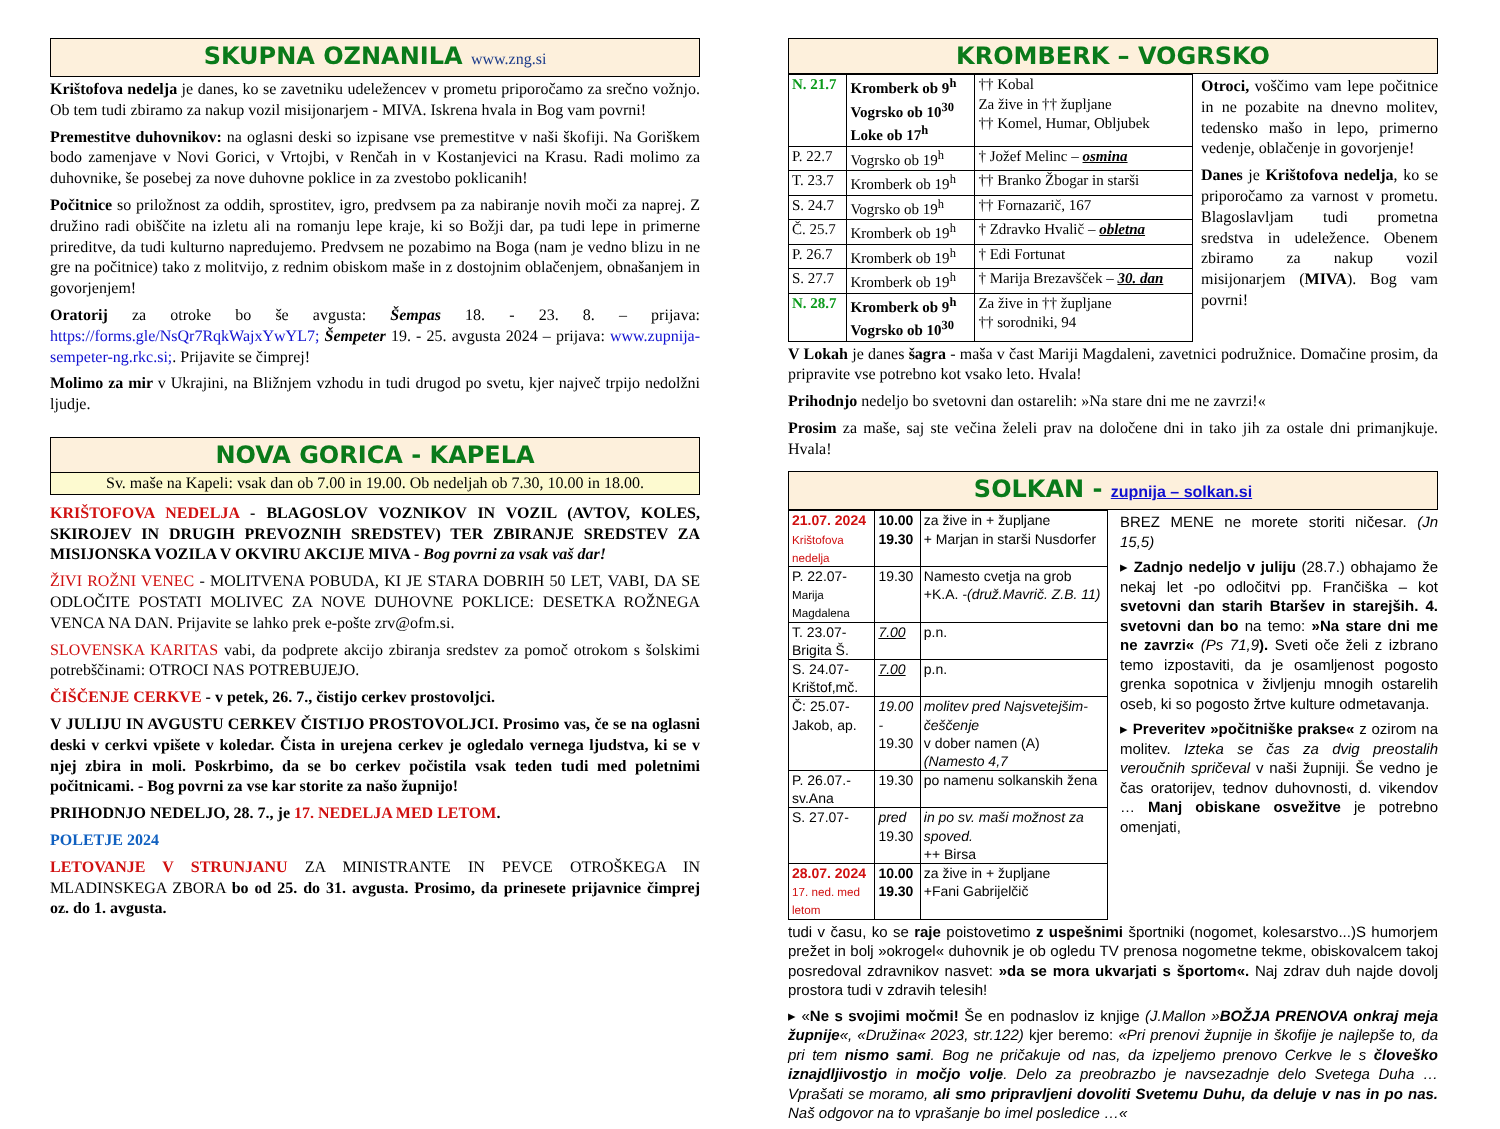SKUPNA OZNANILA www.zng.si
Krištofova nedelja je danes, ko se zavetniku udeležencev v prometu priporočamo za srečno vožnjo. Ob tem tudi zbiramo za nakup vozil misijonarjem - MIVA. Iskrena hvala in Bog vam povrni!
Premestitve duhovnikov: na oglasni deski so izpisane vse premestitve v naši škofiji. Na Goriškem bodo zamenjave v Novi Gorici, v Vrtojbi, v Renčah in v Kostanjevici na Krasu. Radi molimo za duhovnike, še posebej za nove duhovne poklice in za zvestobo poklicanih!
Počitnice so priložnost za oddih, sprostitev, igro, predvsem pa za nabiranje novih moči za naprej. Z družino radi obiščite na izletu ali na romanju lepe kraje, ki so Božji dar, pa tudi lepe in primerne prireditve, da tudi kulturno napredujemo. Predvsem ne pozabimo na Boga (nam je vedno blizu in ne gre na počitnice) tako z molitvijo, z rednim obiskom maše in z dostojnim oblačenjem, obnašanjem in govorjenjem!
Oratorij za otroke bo še avgusta: Šempas 18. - 23. 8. – prijava: https://forms.gle/NsQr7RqkWajxYwYL7; Šempeter 19. - 25. avgusta 2024 – prijava: www.zupnija-sempeter-ng.rkc.si;. Prijavite se čimprej!
Molimo za mir v Ukrajini, na Bližnjem vzhodu in tudi drugod po svetu, kjer največ trpijo nedolžni ljudje.
NOVA GORICA - KAPELA
Sv. maše na Kapeli: vsak dan ob 7.00 in 19.00. Ob nedeljah ob 7.30, 10.00 in 18.00.
KRIŠTOFOVA NEDELJA - BLAGOSLOV VOZNIKOV IN VOZIL (AVTOV, KOLES, SKIROJEV IN DRUGIH PREVOZNIH SREDSTEV) TER ZBIRANJE SREDSTEV ZA MISIJONSKA VOZILA V OKVIRU AKCIJE MIVA - Bog povrni za vsak vaš dar!
ŽIVI ROŽNI VENEC - MOLITVENA POBUDA, KI JE STARA DOBRIH 50 LET, VABI, DA SE ODLOČITE POSTATI MOLIVEC ZA NOVE DUHOVNE POKLICE: DESETKA ROŽNEGA VENCA NA DAN. Prijavite se lahko prek e-pošte zrv@ofm.si.
SLOVENSKA KARITAS vabi, da podprete akcijo zbiranja sredstev za pomoč otrokom s šolskimi potrebščinami: OTROCI NAS POTREBUJEJO.
ČIŠČENJE CERKVE - v petek, 26. 7., čistijo cerkev prostovoljci.
V JULIJU IN AVGUSTU CERKEV ČISTIJO PROSTOVOLJCI. Prosimo vas, če se na oglasni deski v cerkvi vpišete v koledar. Čista in urejena cerkev je ogledalo vernega ljudstva, ki se v njej zbira in moli. Poskrbimo, da se bo cerkev počistila vsak teden tudi med poletnimi počitnicami. - Bog povrni za vse kar storite za našo župnijo!
PRIHODNJO NEDELJO, 28. 7., je 17. NEDELJA MED LETOM.
POLETJE 2024
LETOVANJE V STRUNJANU ZA MINISTRANTE IN PEVCE OTROŠKEGA IN MLADINSKEGA ZBORA bo od 25. do 31. avgusta. Prosimo, da prinesete prijavnice čimprej oz. do 1. avgusta.
KROMBERK – VOGRSKO
| N. 21.7 | Kromberk ob 9<sup>h</sup> Vogrsko ob 10<sup>30</sup> Loke ob 17<sup>h</sup> | †† Kobal Za žive in †† župljane †† Komel, Humar, Obljubek |
| P. 22.7 | Vogrsko ob 19<sup>h</sup> | † Jožef Melinc – osmina |
| T. 23.7 | Kromberk ob 19<sup>h</sup> | †† Branko Žbogar in starši |
| S. 24.7 | Vogrsko ob 19<sup>h</sup> | †† Fornazarič, 167 |
| Č. 25.7 | Kromberk ob 19<sup>h</sup> | † Zdravko Hvalič – obletna |
| P. 26.7 | Kromberk ob 19<sup>h</sup> | † Edi Fortunat |
| S. 27.7 | Kromberk ob 19<sup>h</sup> | † Marija Brezavšček – 30. dan |
| N. 28.7 | Kromberk ob 9<sup>h</sup> Vogrsko ob 10<sup>30</sup> | Za žive in †† župljane †† sorodniki, 94 |
Otroci, voščimo vam lepe počitnice in ne pozabite na dnevno molitev, tedensko mašo in lepo, primerno vedenje, oblačenje in govorjenje!
Danes je Krištofova nedelja, ko se priporočamo za varnost v prometu. Blagoslavljam tudi prometna sredstva in udeležence. Obenem zbiramo za nakup vozil misijonarjem (MIVA). Bog vam povrni!
V Lokah je danes šagra - maša v čast Mariji Magdaleni, zavetnici podružnice. Domačine prosim, da pripravite vse potrebno kot vsako leto. Hvala!
Prihodnjo nedeljo bo svetovni dan ostarelih: »Na stare dni me ne zavrzi!«
Prosim za maše, saj ste večina želeli prav na določene dni in tako jih za ostale dni primanjkuje. Hvala!
SOLKAN - zupnija – solkan.si
| 21.07. 2024 Krištofova nedelja | 10.00 19.30 | za žive in + župljane + Marjan in starši Nusdorfer |
| P. 22.07- Marija Magdalena | 19.30 | Namesto cvetja na grob +K.A. -(druž.Mavrič. Z.B. 11) |
| T. 23.07- Brigita Š. | 7.00 | p.n. |
| S. 24.07- Krištof,mč. | 7.00 | p.n. |
| Č: 25.07- Jakob, ap. | 19.00 - 19.30 | molitev pred Najsvetejšim-češčenje v dober namen (A) (Namesto 4,7 |
| P. 26.07.- sv.Ana | 19.30 | po namenu solkanskih žena |
| S. 27.07- | pred 19.30 | in po sv. maši možnost za spoved. ++ Birsa |
| 28.07. 2024 17. ned. med letom | 10.00 19.30 | za žive in + župljane +Fani Gabrijelčič |
BREZ MENE ne morete storiti ničesar. (Jn 15,5)
▸ Zadnjo nedeljo v juliju (28.7.) obhajamo že nekaj let -po odločitvi pp. Frančiška – kot svetovni dan starih Btaršev in starejših. 4. svetovni dan bo na temo: »Na stare dni me ne zavrzi« (Ps 71,9). Sveti oče želi z izbrano temo izpostaviti, da je osamljenost pogosto grenka sopotnica v življenju mnogih ostarelih oseb, ki so pogosto žrtve kulture odmetavanja.
▸ Preveritev »počitniške prakse« z ozirom na molitev. Izteka se čas za dvig preostalih veroučnih spričeval v naši župniji. Še vedno je čas oratorijev, tednov duhovnosti, d. vikendov … Manj obiskane osvežitve je potrebno omenjati,
tudi v času, ko se raje poistovetimo z uspešnimi športniki (nogomet, kolesarstvo...)S humorjem prežet in bolj »okrogel« duhovnik je ob ogledu TV prenosa nogometne tekme, obiskovalcem takoj posredoval zdravnikov nasvet: »da se mora ukvarjati s športom«. Naj zdrav duh najde dovolj prostora tudi v zdravih telesih!
▸ «Ne s svojimi močmi! Še en podnaslov iz knjige (J.Mallon »BOŽJA PRENOVA onkraj meja župnije«, «Družina« 2023, str.122) kjer beremo: «Pri prenovi župnije in škofije je najlepše to, da pri tem nismo sami. Bog ne pričakuje od nas, da izpeljemo prenovo Cerkve le s človeško iznajdljivostjo in močjo volje. Delo za preobrazbo je navsezadnje delo Svetega Duha … Vprašati se moramo, ali smo pripravljeni dovoliti Svetemu Duhu, da deluje v nas in po nas. Naš odgovor na to vprašanje bo imel posledice …«